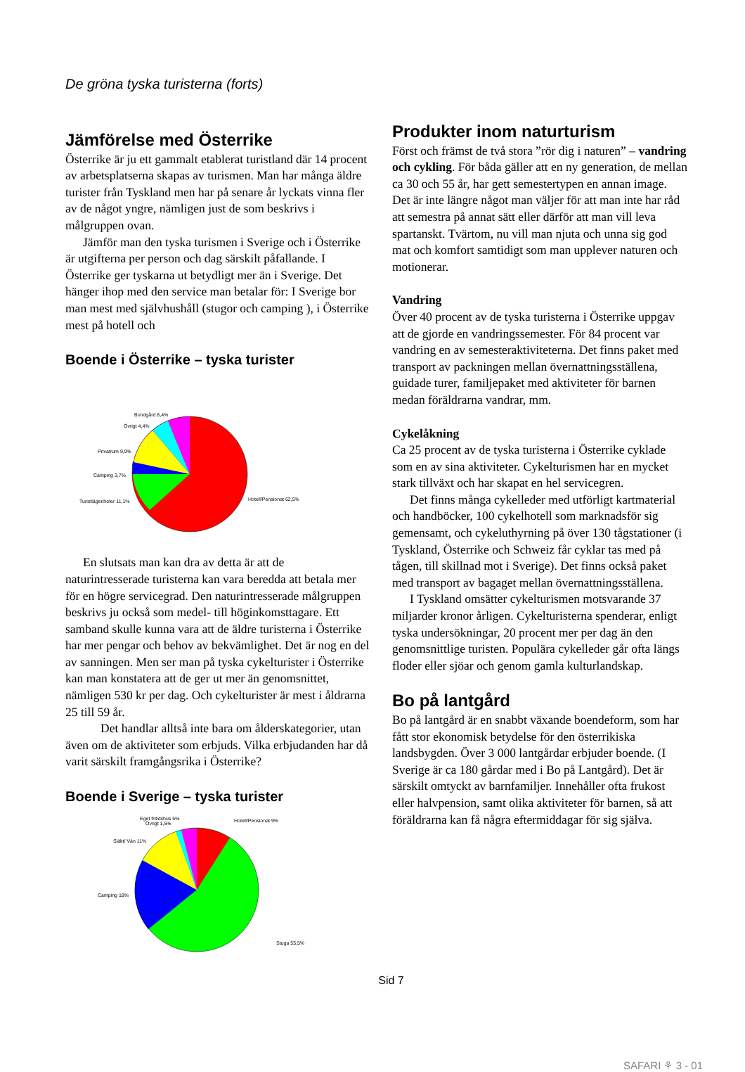De gröna tyska turisterna (forts)
Jämförelse med Österrike
Österrike är ju ett gammalt etablerat turistland där 14 procent av arbetsplatserna skapas av turismen. Man har många äldre turister från Tyskland men har på senare år lyckats vinna fler av de något yngre, nämligen just de som beskrivs i målgruppen ovan.
Jämför man den tyska turismen i Sverige och i Österrike är utgifterna per person och dag särskilt påfallande. I Österrike ger tyskarna ut betydligt mer än i Sverige. Det hänger ihop med den service man betalar för: I Sverige bor man mest med självhushåll (stugor och camping ), i Österrike mest på hotell och
Boende i Österrike – tyska turister
Bondgård 8,4%
Övrigt 4,4%
Privatrum 9,9%
Camping 3,7%
Turistlägenheter 11,1%
Hotell/Pensionat 62,5%
En slutsats man kan dra av detta är att de naturintresserade turisterna kan vara beredda att betala mer för en högre servicegrad. Den naturintresserade målgruppen beskrivs ju också som medel- till höginkomsttagare. Ett samband skulle kunna vara att de äldre turisterna i Österrike har mer pengar och behov av bekvämlighet. Det är nog en del av sanningen. Men ser man på tyska cykelturister i Österrike kan man konstatera att de ger ut mer än genomsnittet, nämligen 530 kr per dag. Och cykelturister är mest i åldrarna 25 till 59 år.
Det handlar alltså inte bara om ålderskategorier, utan även om de aktiviteter som erbjuds. Vilka erbjudanden har då varit särskilt framgångsrika i Österrike?
Boende i Sverige – tyska turister
Eget fritidshus 5%
Övrigt 1,5%
Hotell/Pensionat 9%
Släkt/ Vän 11%
Camping 18%
Stuga 55,5%
Produkter inom naturturism
Först och främst de två stora ”rör dig i naturen” – vandring och cykling. För båda gäller att en ny generation, de mellan ca 30 och 55 år, har gett semestertypen en annan image. Det är inte längre något man väljer för att man inte har råd att semestra på annat sätt eller därför att man vill leva spartanskt. Tvärtom, nu vill man njuta och unna sig god mat och komfort samtidigt som man upplever naturen och motionerar.
Vandring
Över 40 procent av de tyska turisterna i Österrike uppgav att de gjorde en vandringssemester. För 84 procent var vandring en av semesteraktiviteterna. Det finns paket med transport av packningen mellan övernattningsställena, guidade turer, familjepaket med aktiviteter för barnen medan föräldrarna vandrar, mm.
Cykelåkning
Ca 25 procent av de tyska turisterna i Österrike cyklade som en av sina aktiviteter. Cykelturismen har en mycket stark tillväxt och har skapat en hel servicegren.
Det finns många cykelleder med utförligt kartmaterial och handböcker, 100 cykelhotell som marknadsför sig gemensamt, och cykeluthyrning på över 130 tågstationer (i Tyskland, Österrike och Schweiz får cyklar tas med på tågen, till skillnad mot i Sverige). Det finns också paket med transport av bagaget mellan övernattningsställena.
I Tyskland omsätter cykelturismen motsvarande 37 miljarder kronor årligen. Cykelturisterna spenderar, enligt tyska undersökningar, 20 procent mer per dag än den genomsnittlige turisten. Populära cykelleder går ofta längs floder eller sjöar och genom gamla kulturlandskap.
Bo på lantgård
Bo på lantgård är en snabbt växande boendeform, som har fått stor ekonomisk betydelse för den österrikiska landsbygden. Över 3 000 lantgårdar erbjuder boende. (I Sverige är ca 180 gårdar med i Bo på Lantgård). Det är särskilt omtyckt av barnfamiljer. Innehåller ofta frukost eller halvpension, samt olika aktiviteter för barnen, så att föräldrarna kan få några eftermiddagar för sig själva.
Sid 7
SAFARI ⚘ 3 - 01